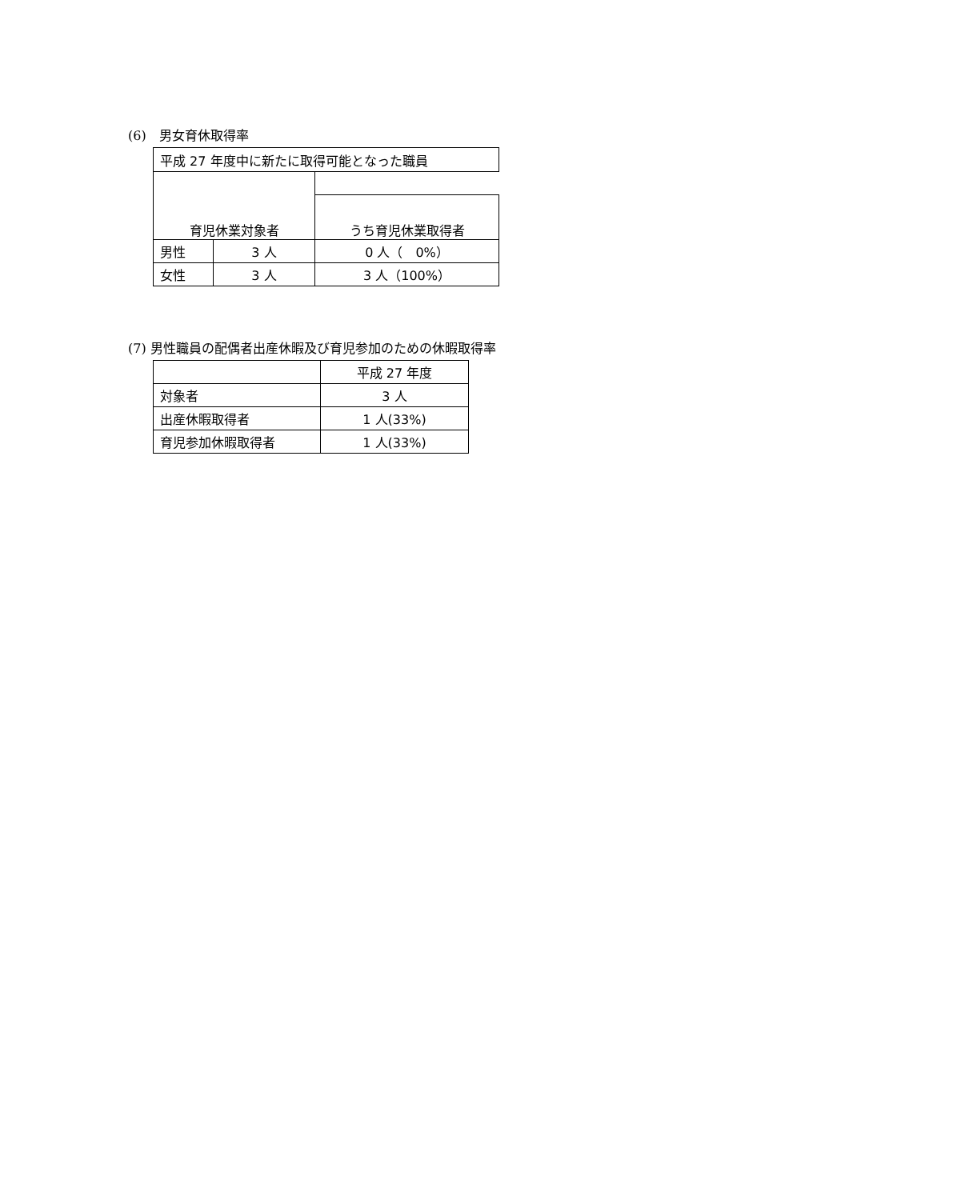(6)　男女育休取得率
| 平成 27 年度中に新たに取得可能となった職員 | | |
| 育児休業対象者 | | |
| | | うち育児休業取得者 |
| 男性 | 3 人 | 0 人（ 0%） |
| 女性 | 3 人 | 3 人（100%） |
(7) 男性職員の配偶者出産休暇及び育児参加のための休暇取得率
| | 平成 27 年度 |
| 対象者 | 3 人 |
| 出産休暇取得者 | 1 人(33%) |
| 育児参加休暇取得者 | 1 人(33%) |